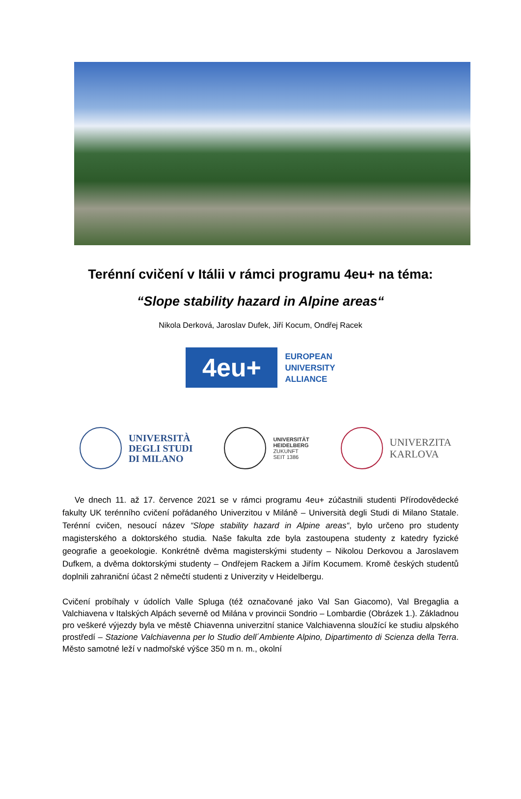Terénní cvičení v Itálii v rámci programu 4eu+ na téma:
“Slope stability hazard in Alpine areas“
Nikola Derková, Jaroslav Dufek, Jiří Kocum, Ondřej Racek
4eu+
EUROPEAN
UNIVERSITY
ALLIANCE
UNIVERSITÀ
DEGLI STUDI
DI MILANO
UNIVERSITÄT
HEIDELBERG
ZUKUNFT
SEIT 1386
UNIVERZITA
KARLOVA
Ve dnech 11. až 17. července 2021 se v rámci programu 4eu+ zúčastnili studenti Přírodovědecké fakulty UK terénního cvičení pořádaného Univerzitou v Miláně – Università degli Studi di Milano Statale. Terénní cvičen, nesoucí název “Slope stability hazard in Alpine areas“, bylo určeno pro studenty magisterského a doktorského studia. Naše fakulta zde byla zastoupena studenty z katedry fyzické geografie a geoekologie. Konkrétně dvěma magisterskými studenty – Nikolou Derkovou a Jaroslavem Dufkem, a dvěma doktorskými studenty – Ondřejem Rackem a Jiřím Kocumem. Kromě českých studentů doplnili zahraniční účast 2 němečtí studenti z Univerzity v Heidelbergu.
Cvičení probíhaly v údolích Valle Spluga (též označované jako Val San Giacomo), Val Bregaglia a Valchiavena v Italských Alpách severně od Milána v provincii Sondrio – Lombardie (Obrázek 1.). Základnou pro veškeré výjezdy byla ve městě Chiavenna univerzitní stanice Valchiavenna sloužící ke studiu alpského prostředí – Stazione Valchiavenna per lo Studio dell´Ambiente Alpino, Dipartimento di Scienza della Terra. Město samotné leží v nadmořské výšce 350 m n. m., okolní